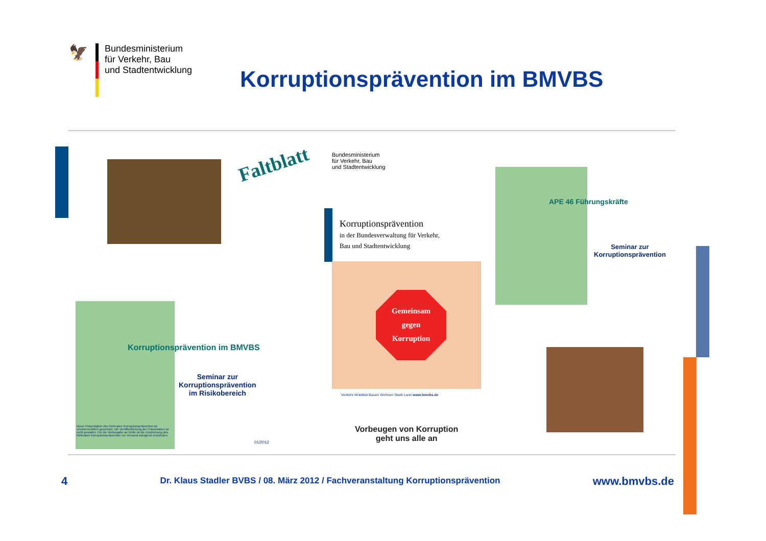🦅
Bundesministerium
für Verkehr, Bau
und Stadtentwicklung
Korruptionsprävention im BMVBS
Faltblatt
Korruptionsprävention im BMVBS
Seminar zur
Korruptionsprävention
im Risikobereich
Diese Präsentation des Referates Korruptionsprävention ist urheberrechtlich geschützt. Die Veröffentlichung der Präsentation ist nicht gestattet. Für die Weitergabe an Dritte ist die Zustimmung des Referates Korruptionsprävention vor Versand zwingend einzuholen.
01/2012
Bundesministerium
für Verkehr, Bau
und Stadtentwicklung
Korruptionsprävention
in der Bundesverwaltung für Verkehr,
Bau und Stadtentwicklung
Gemeinsam
gegen
Korruption
Verkehr Mobilität Bauen Wohnen Stadt Land www.bmvbs.de
Vorbeugen von Korruption
geht uns alle an
APE 46 Führungskräfte
Seminar zur
Korruptionsprävention
4 Dr. Klaus Stadler BVBS / 08. März 2012 / Fachveranstaltung Korruptionsprävention www.bmvbs.de